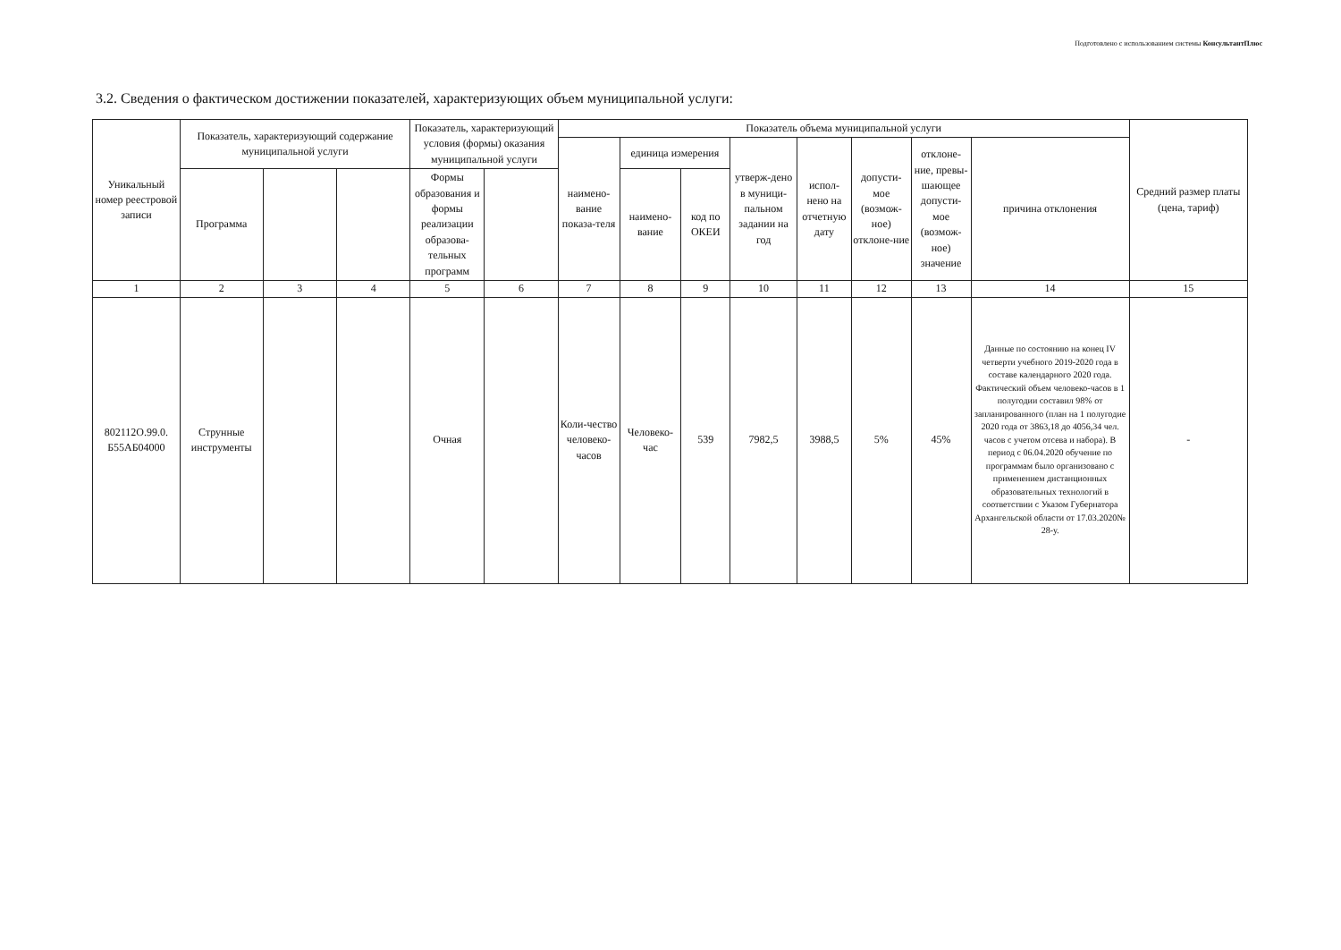Подготовлено с использованием системы КонсультантПлюс
3.2. Сведения о фактическом достижении показателей, характеризующих объем муниципальной услуги:
| Уникальный номер реестровой записи | Показатель, характеризующий содержание муниципальной услуги | | | Показатель, характеризующий условия (формы) оказания муниципальной услуги | | Показатель объема муниципальной услуги | | | | | | | | Средний размер платы (цена, тариф) |
| --- | --- | --- | --- | --- | --- | --- | --- | --- | --- | --- | --- | --- | --- | --- |
| | | | | | | наимено-вание показа-теля | единица измерения | | утверж-дено в муници-пальном задании на год | испол-нено на отчетную дату | допусти-мое (возмож-ное) отклоне-ние | отклоне-ние, превы-шающее допусти-мое (возмож-ное) значение | причина отклонения | |
| | Программа | | | Формы образования и формы реализации образова-тельных программ | | | наимено-вание | код по ОКЕИ | | | | | | |
| 1 | 2 | 3 | 4 | 5 | 6 | 7 | 8 | 9 | 10 | 11 | 12 | 13 | 14 | 15 |
| 802112О.99.0. Б55АБ04000 | Струнные инструменты | | | Очная | | Коли-чество человеко-часов | Человеко-час | 539 | 7982,5 | 3988,5 | 5% | 45% | Данные по состоянию на конец IV четверти учебного 2019-2020 года в составе календарного 2020 года. Фактический объем человеко-часов в 1 полугодии составил 98% от запланированного (план на 1 полугодие 2020 года от 3863,18 до 4056,34 чел. часов с учетом отсева и набора). В период с 06.04.2020 обучение по программам было организовано с применением дистанционных образовательных технологий в соответствии с Указом Губернатора Архангельской области от 17.03.2020№ 28-у. | - |